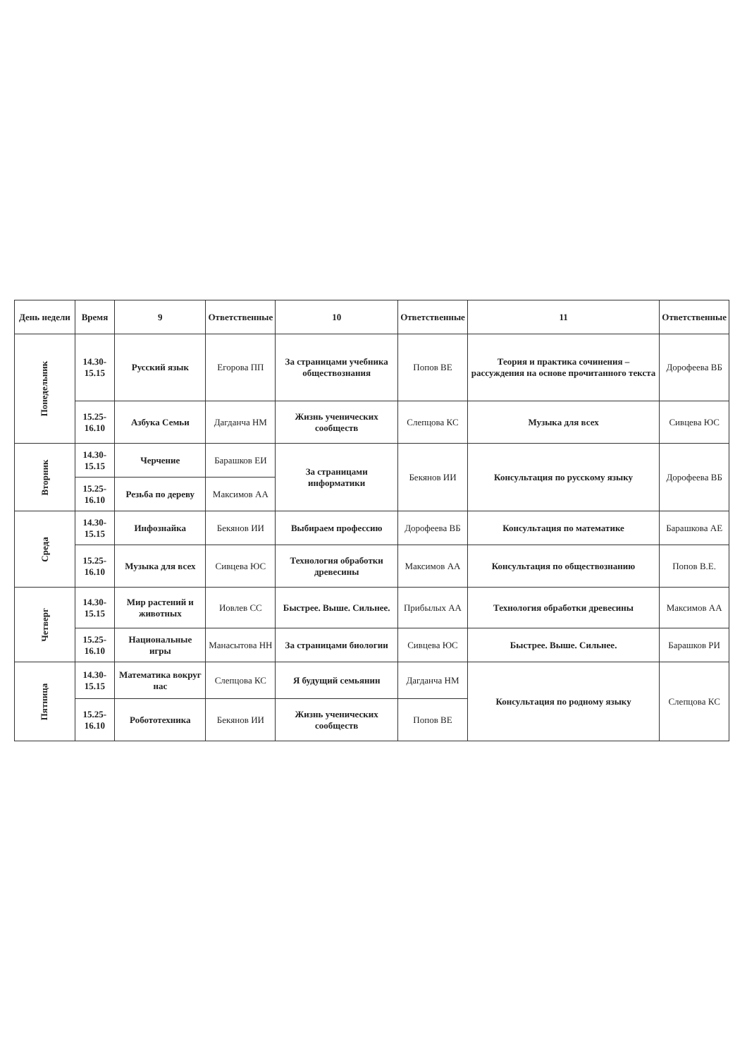| День недели | Время | 9 | Ответственные | 10 | Ответственные | 11 | Ответственные |
| --- | --- | --- | --- | --- | --- | --- | --- |
| Понедельник | 14.30-15.15 | Русский язык | Егорова ПП | За страницами учебника обществознания | Попов ВЕ | Теория и практика сочинения – рассуждения на основе прочитанного текста | Дорофеева ВБ |
| | 15.25-16.10 | Азбука Семьи | Дагданча НМ | Жизнь ученических сообществ | Слепцова КС | Музыка для всех | Сивцева ЮС |
| Вторник | 14.30-15.15 | Черчение | Барашков ЕИ | За страницами информатики | Бекянов ИИ | Консультация по русскому языку | Дорофеева ВБ |
| | 15.25-16.10 | Резьба по дереву | Максимов АА | | | | |
| Среда | 14.30-15.15 | Инфознайка | Бекянов ИИ | Выбираем профессию | Дорофеева ВБ | Консультация по математике | Барашкова АЕ |
| | 15.25-16.10 | Музыка для всех | Сивцева ЮС | Технология обработки древесины | Максимов АА | Консультация по обществознанию | Попов В.Е. |
| Четверг | 14.30-15.15 | Мир растений и животных | Иовлев СС | Быстрее. Выше. Сильнее. | Прибылых АА | Технология обработки древесины | Максимов АА |
| | 15.25-16.10 | Национальные игры | Манасытова НН | За страницами биологии | Сивцева ЮС | Быстрее. Выше. Сильнее. | Барашков РИ |
| Пятница | 14.30-15.15 | Математика вокруг нас | Слепцова КС | Я будущий семьянин | Дагданча НМ | Консультация по родному языку | Слепцова КС |
| | 15.25-16.10 | Робототехника | Бекянов ИИ | Жизнь ученических сообществ | Попов ВЕ | | |